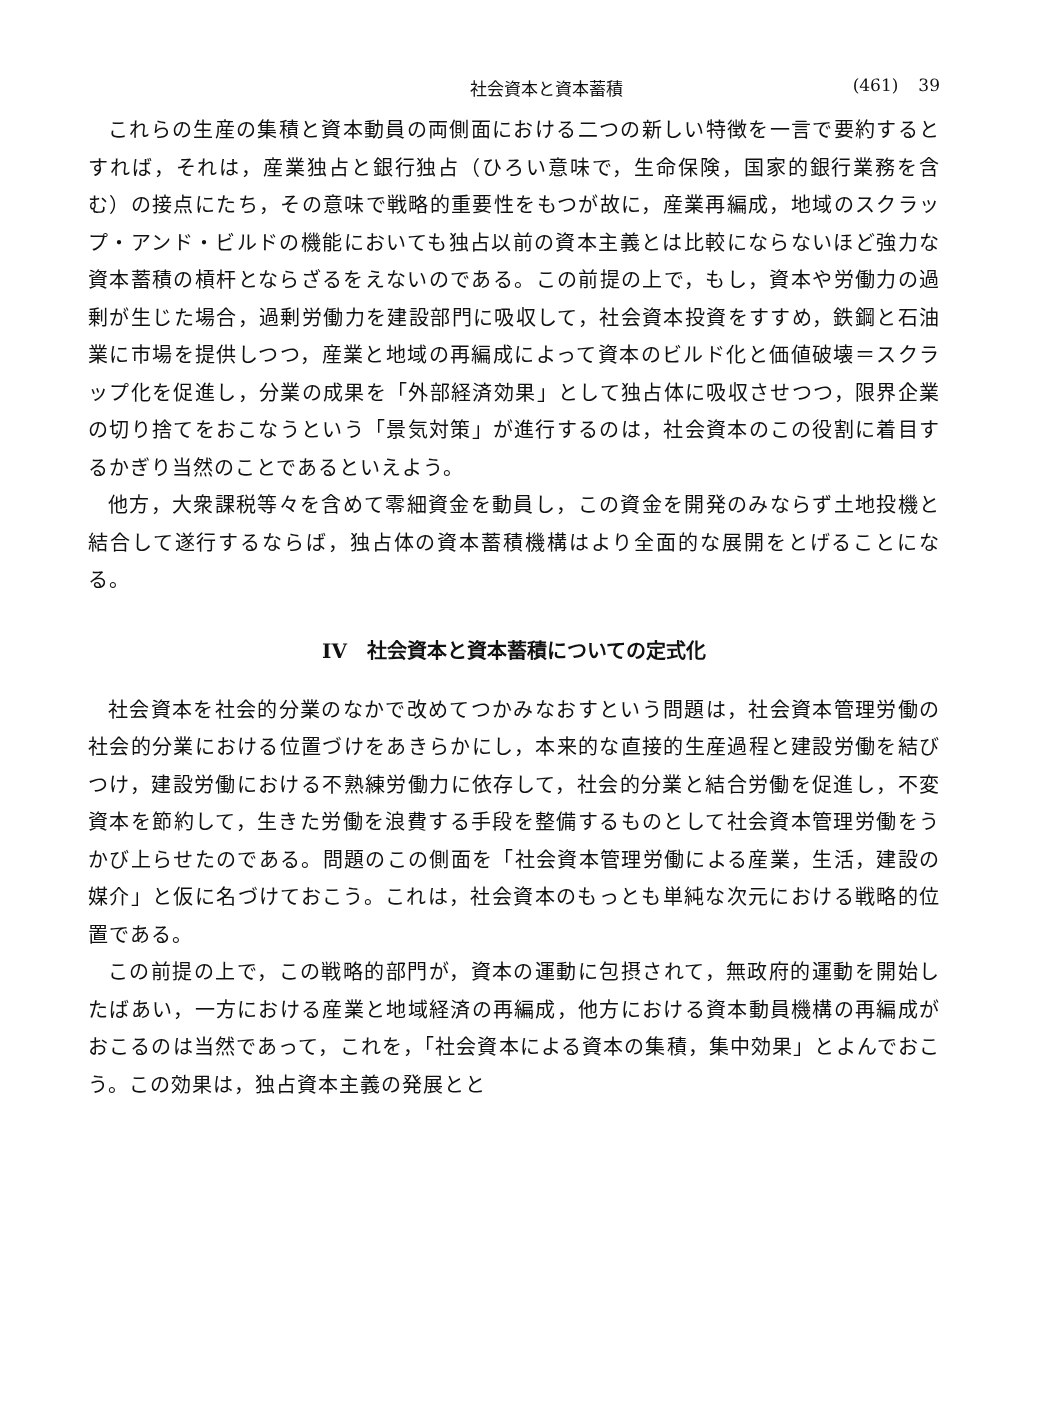社会資本と資本蓄積 (461) 39
これらの生産の集積と資本動員の両側面における二つの新しい特徴を一言で要約するとすれば，それは，産業独占と銀行独占（ひろい意味で，生命保険，国家的銀行業務を含む）の接点にたち，その意味で戦略的重要性をもつが故に，産業再編成，地域のスクラップ・アンド・ビルドの機能においても独占以前の資本主義とは比較にならないほど強力な資本蓄積の槓杆とならざるをえないのである。この前提の上で，もし，資本や労働力の過剰が生じた場合，過剰労働力を建設部門に吸収して，社会資本投資をすすめ，鉄鋼と石油業に市場を提供しつつ，産業と地域の再編成によって資本のビルド化と価値破壊＝スクラップ化を促進し，分業の成果を「外部経済効果」として独占体に吸収させつつ，限界企業の切り捨てをおこなうという「景気対策」が進行するのは，社会資本のこの役割に着目するかぎり当然のことであるといえよう。
他方，大衆課税等々を含めて零細資金を動員し，この資金を開発のみならず土地投機と結合して遂行するならば，独占体の資本蓄積機構はより全面的な展開をとげることになる。
IV　社会資本と資本蓄積についての定式化
社会資本を社会的分業のなかで改めてつかみなおすという問題は，社会資本管理労働の社会的分業における位置づけをあきらかにし，本来的な直接的生産過程と建設労働を結びつけ，建設労働における不熟練労働力に依存して，社会的分業と結合労働を促進し，不変資本を節約して，生きた労働を浪費する手段を整備するものとして社会資本管理労働をうかび上らせたのである。問題のこの側面を「社会資本管理労働による産業，生活，建設の媒介」と仮に名づけておこう。これは，社会資本のもっとも単純な次元における戦略的位置である。
この前提の上で，この戦略的部門が，資本の運動に包摂されて，無政府的運動を開始したばあい，一方における産業と地域経済の再編成，他方における資本動員機構の再編成がおこるのは当然であって，これを，「社会資本による資本の集積，集中効果」とよんでおこう。この効果は，独占資本主義の発展とと